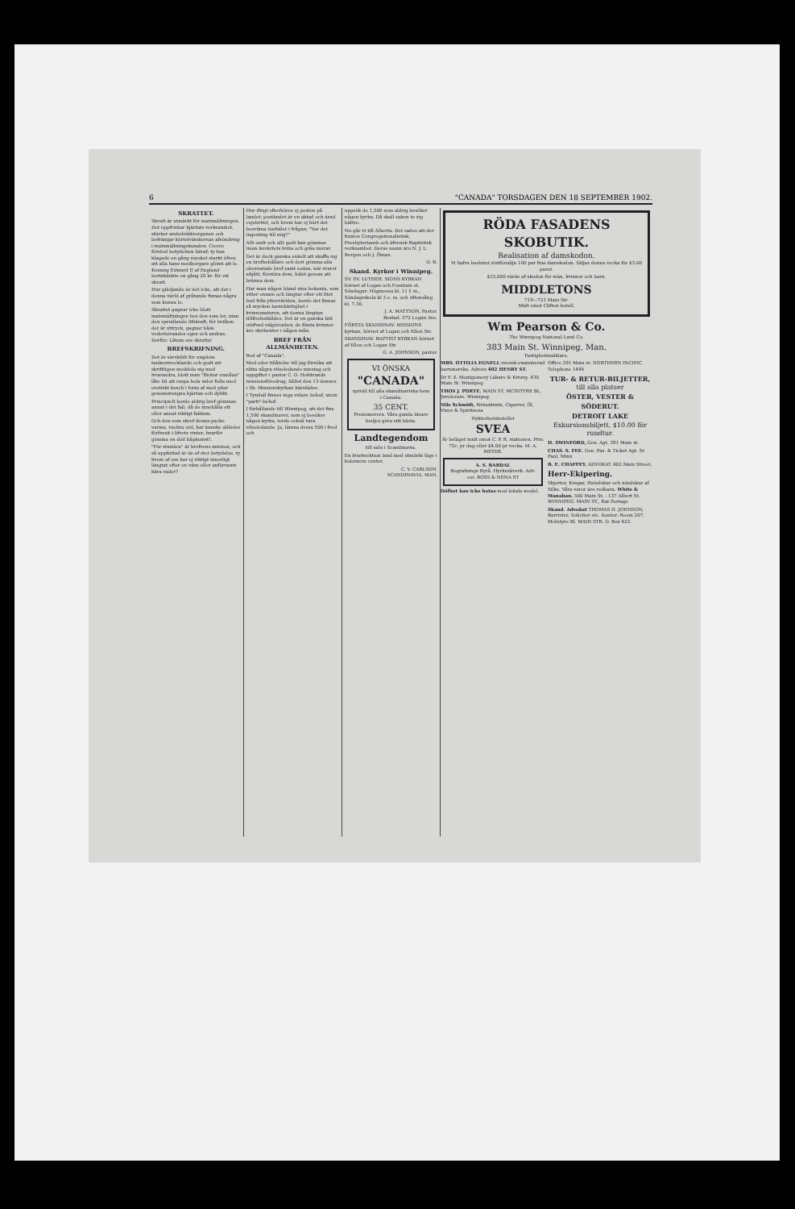6 "CANADA" TORSDAGEN DEN 18 SEPTEMBER 1902.
SKRATTET.
Skratt är utmärkt för matsmältningen. Det uppfriskar hjärtats verksamhet, stärker andedräktsorganen och befrämjar körtelvätskornas afsöndring i matsmältningskanalen. Cicero förstod betydelsen häraf; ty han klagade en gång myoket starkt öfver, att alla hans medborgare glömt att le. Konung Edward II af England bortskänkte en gång 20 kr. för ett skratt.
Hur glädjande är det icke, att det i denna värld af gråtande finnas några som kunna le.
Skrattet gagnar icke blott matsmältningen hos den som ler, utan den sprudlande lifskraft, för hvilken det är uttryck, gagnar både vederbörandes egen och andras. Derför: Låtom oss skratta!
BREFSKRIFNING.
Det är särskildt för ungdom tankeutvecklande och godt att skriftligen meddela sig med hvarandra, blott man "flickor emellan" låte bli att raspa hela sidor fulla med erotiskt bosch i form af med pilar genomstungna hjärtan och dylikt.
Principielt borde aldrig bref gömmas annat i det fall, då de innehålla ett eller annat viktigt faktum.
Och den som skref denna packe varma, vackra ord, har kanske alldeles förfrusit i lifvets vinter, hvarför gömma en död hågkomst!.
"För stunden" är brefvens mission, och så uppfattad är de af stor betydelse, ty hvem af oss har ej riktigt innerligt längtat efter en väns eller anförvants kära rader?
Hur ifrigt efterhöres ej posten på landet; postbudet är en aktad och ärad cejebritet, och hvem har ej hört det besvikna tonfallet i frågan; "Var det ingenting till mig?"
Allt ondt och allt godt kan gömmas inom kuvärtets hvita och gråa murar.
Det är dock ganska enkelt att skaffa sig en brefbehållare och deri gömma alla obesvarade bref samt sedan, när svaret afgått, förstöra dem, hälst genom att bränna dem.
Har man någon bland sina bekanta, som sitter ensam och längtar efter ett litet bud från yttervärlden, borde det finnas så mycken barmhärtighet i kvinnonaturen, att denna längtan tillfredsställdes. Det är en ganska lätt utöfvad välgörenhet; de flästa kvinnor äro skribenter i någon mån.
BREF FRÅN ALLMÄNHETEN.
Red af "Canada".
Med eder tillåtelse vill jag försöka att rätta några vilseledande misstag och uppgifter i pastor C. O. Hofstrands missionsföredrag, hållet den 13 dennes i Sk. Missionskyrkan härstädes.
I Tyndall finnes inga vidare behof, utom "parti"-behof.
I förhållande till Winnipeg, att det fins 1,500 skandinaver, som ej besöker någon kyrka, torde också vara vilseledande. Ja, lämna dessa 500 i fred och
uppsök de 1,500 som aldrig besöker någon kyrka. Då skall saken te sig bättre.
Nu går vi till Alberta. Det sades att der funnos Congregationalistisk, Presbyteriansk och äfvensk Baptistisk verksamhet. Deras namn äro N. J. L. Bergen och J. Öman.
O. B.
Skand. Kyrkor i Winnipeg.
SV. EV. LUTHER. SIONS KYRKAN hörnet af Logan och Fountain st. Söndagar: Högmessa kl. 11 f. m., Söndagsskola kl 3 e. m. och Aftonsång kl. 7.30.
J. A. MATTSON, Pastor.
Bostad: 372 Logan Ave.
FÖRSTA SKANDINAV. MISSIONS kyrkan, hörnet af Logan och Ellen Str.
SKANDINAV. BAPTIST KYRKAN hörnet af Ellen och Logan Str.
G. A. JOHNSON, pastor.
VI ÖNSKA
"CANADA"
spridd till alla skandinaviska hem i Canada.
35 CENT.
Prenumerera. Våra gamla läsare bedjes göra sitt bästa.
Landtegendom
till salu i Scandinavia.
En kvartsektion land med utmärkt läge i koloniens center.
C. V. CARLSON.
SCANDINAVIA, MAN.
RÖDA FASADENS SKOBUTIK.
Realisation af damskodon.
Vi hafva beslutat slutförsälja 100 par fina damskodon. Säljas denna vecka för $3.00 paret.
$15,000 värde af skodon för män, kvinnor och barn.
MIDDLETONS
719—721 Main Str.
Midt emot Clifton hotell.
Wm Pearson & Co.
The Winnipeg National Land Co.
383 Main St. Winnipeg, Man.
Fastighetsmäklare.
MRS. OTTILIA EGNELL svensk examinerad barnmorska. Adress 402 HENRY ST.
Dr F. Z. Montgomery Läkare & Kirurg. 430 Main St. Winnipeg
THOS J. PORTE. MAIN ST. MCINTYRE BL. Juvelerare. Winnipeg.
Nils Schmidt, Wetaskiwin, Cigarrer, Öl, Viner & Spirituosa
Nykterhetshotellet
SVEA
Är beläget midt emot C. P. R. stationen. Pris: 75c. pr dag eller $4.00 pr vecka. M. A. MEYER.
A. S. BARDAL
Begrafnings Byrå. Hyrkuskverk. Adr: cor. ROSS & NENA ST
Döfhet kan icke botas med lokala medel.
Office 391 Main st. NORTHERN PACIFIC Telephone 1446
TUR- & RETUR-BILJETTER,
till alla platser
ÖSTER, VESTER & SÖDERUT.
DETROIT LAKE
Exkursionsbiljett, $10.00 för rundtur.
H. SWINFORD, Gen. Agt. 391 Main st.
CHAS. S. FEE. Gen. Pas. & Ticket Agt. St Paul, Minn
B. E. CHAFFEY. ADVOKAT. 482 Main Street,
Herr-Ekipering.
Skjortor, Kragar, Halsdukar och näsdukar af Silke. Våra varor äro redbara. White & Manahan. 500 Main St. - 137 Albert St. WINNIPEG. MAIN ST., Rat Portage
Skand. Advokat THOMAS H. JOHNSON, Barrister, Solicitor etc. Kontor: Room 207, McIntyre Bl. MAIN STR. O. Box 423.